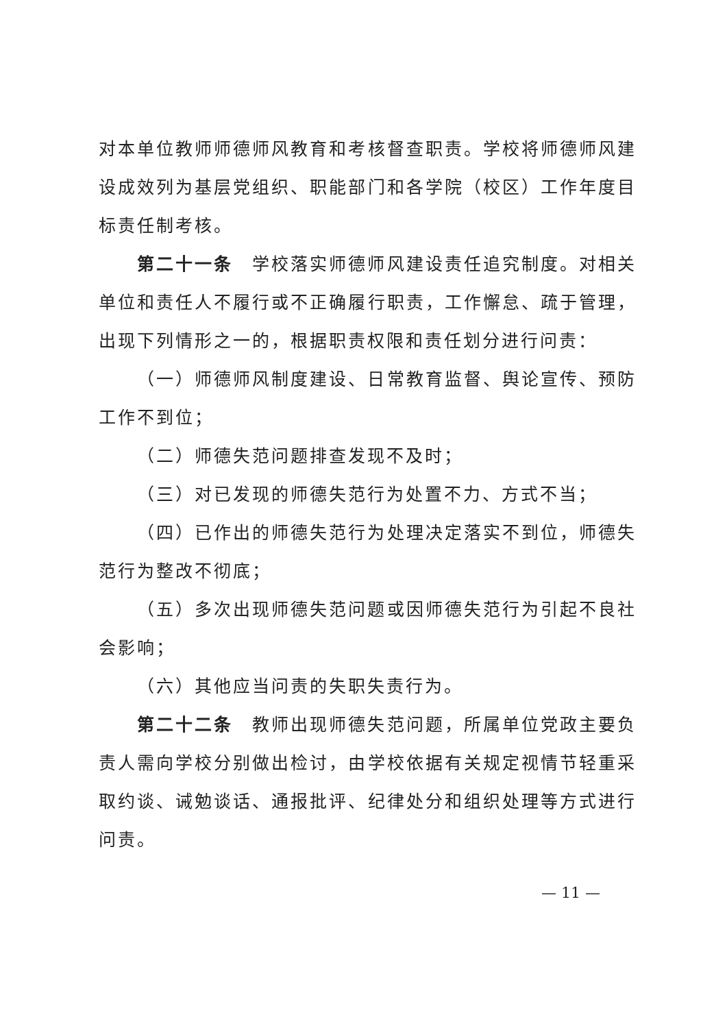对本单位教师师德师风教育和考核督查职责。学校将师德师风建设成效列为基层党组织、职能部门和各学院（校区）工作年度目标责任制考核。
第二十一条　学校落实师德师风建设责任追究制度。对相关单位和责任人不履行或不正确履行职责，工作懈怠、疏于管理，出现下列情形之一的，根据职责权限和责任划分进行问责：
（一）师德师风制度建设、日常教育监督、舆论宣传、预防工作不到位；
（二）师德失范问题排查发现不及时；
（三）对已发现的师德失范行为处置不力、方式不当；
（四）已作出的师德失范行为处理决定落实不到位，师德失范行为整改不彻底；
（五）多次出现师德失范问题或因师德失范行为引起不良社会影响；
（六）其他应当问责的失职失责行为。
第二十二条　教师出现师德失范问题，所属单位党政主要负责人需向学校分别做出检讨，由学校依据有关规定视情节轻重采取约谈、诫勉谈话、通报批评、纪律处分和组织处理等方式进行问责。
— 11 —